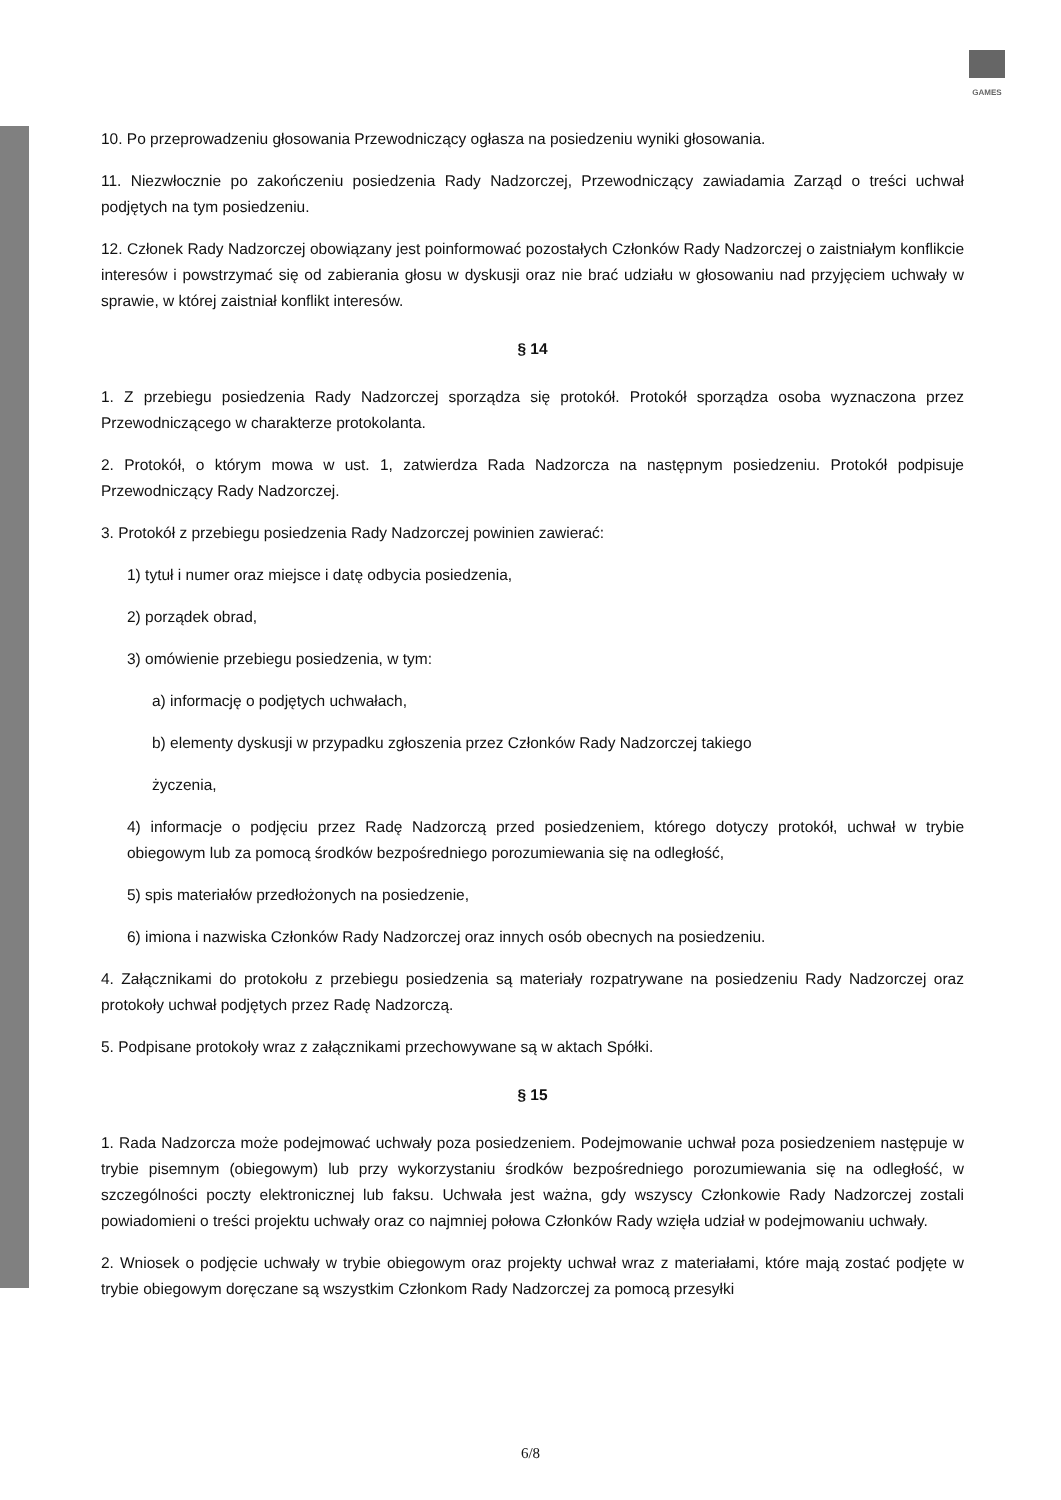GAMES
10. Po przeprowadzeniu głosowania Przewodniczący ogłasza na posiedzeniu wyniki głosowania.
11. Niezwłocznie po zakończeniu posiedzenia Rady Nadzorczej, Przewodniczący zawiadamia Zarząd o treści uchwał podjętych na tym posiedzeniu.
12. Członek Rady Nadzorczej obowiązany jest poinformować pozostałych Członków Rady Nadzorczej o zaistniałym konflikcie interesów i powstrzymać się od zabierania głosu w dyskusji oraz nie brać udziału w głosowaniu nad przyjęciem uchwały w sprawie, w której zaistniał konflikt interesów.
§ 14
1. Z przebiegu posiedzenia Rady Nadzorczej sporządza się protokół. Protokół sporządza osoba wyznaczona przez Przewodniczącego w charakterze protokolanta.
2. Protokół, o którym mowa w ust. 1, zatwierdza Rada Nadzorcza na następnym posiedzeniu. Protokół podpisuje Przewodniczący Rady Nadzorczej.
3. Protokół z przebiegu posiedzenia Rady Nadzorczej powinien zawierać:
1) tytuł i numer oraz miejsce i datę odbycia posiedzenia,
2) porządek obrad,
3) omówienie przebiegu posiedzenia, w tym:
a) informację o podjętych uchwałach,
b) elementy dyskusji w przypadku zgłoszenia przez Członków Rady Nadzorczej takiego
życzenia,
4) informacje o podjęciu przez Radę Nadzorczą przed posiedzeniem, którego dotyczy protokół, uchwał w trybie obiegowym lub za pomocą środków bezpośredniego porozumiewania się na odległość,
5) spis materiałów przedłożonych na posiedzenie,
6) imiona i nazwiska Członków Rady Nadzorczej oraz innych osób obecnych na posiedzeniu.
4. Załącznikami do protokołu z przebiegu posiedzenia są materiały rozpatrywane na posiedzeniu Rady Nadzorczej oraz protokoły uchwał podjętych przez Radę Nadzorczą.
5. Podpisane protokoły wraz z załącznikami przechowywane są w aktach Spółki.
§ 15
1. Rada Nadzorcza może podejmować uchwały poza posiedzeniem. Podejmowanie uchwał poza posiedzeniem następuje w trybie pisemnym (obiegowym) lub przy wykorzystaniu środków bezpośredniego porozumiewania się na odległość, w szczególności poczty elektronicznej lub faksu. Uchwała jest ważna, gdy wszyscy Członkowie Rady Nadzorczej zostali powiadomieni o treści projektu uchwały oraz co najmniej połowa Członków Rady wzięła udział w podejmowaniu uchwały.
2. Wniosek o podjęcie uchwały w trybie obiegowym oraz projekty uchwał wraz z materiałami, które mają zostać podjęte w trybie obiegowym doręczane są wszystkim Członkom Rady Nadzorczej za pomocą przesyłki
6/8